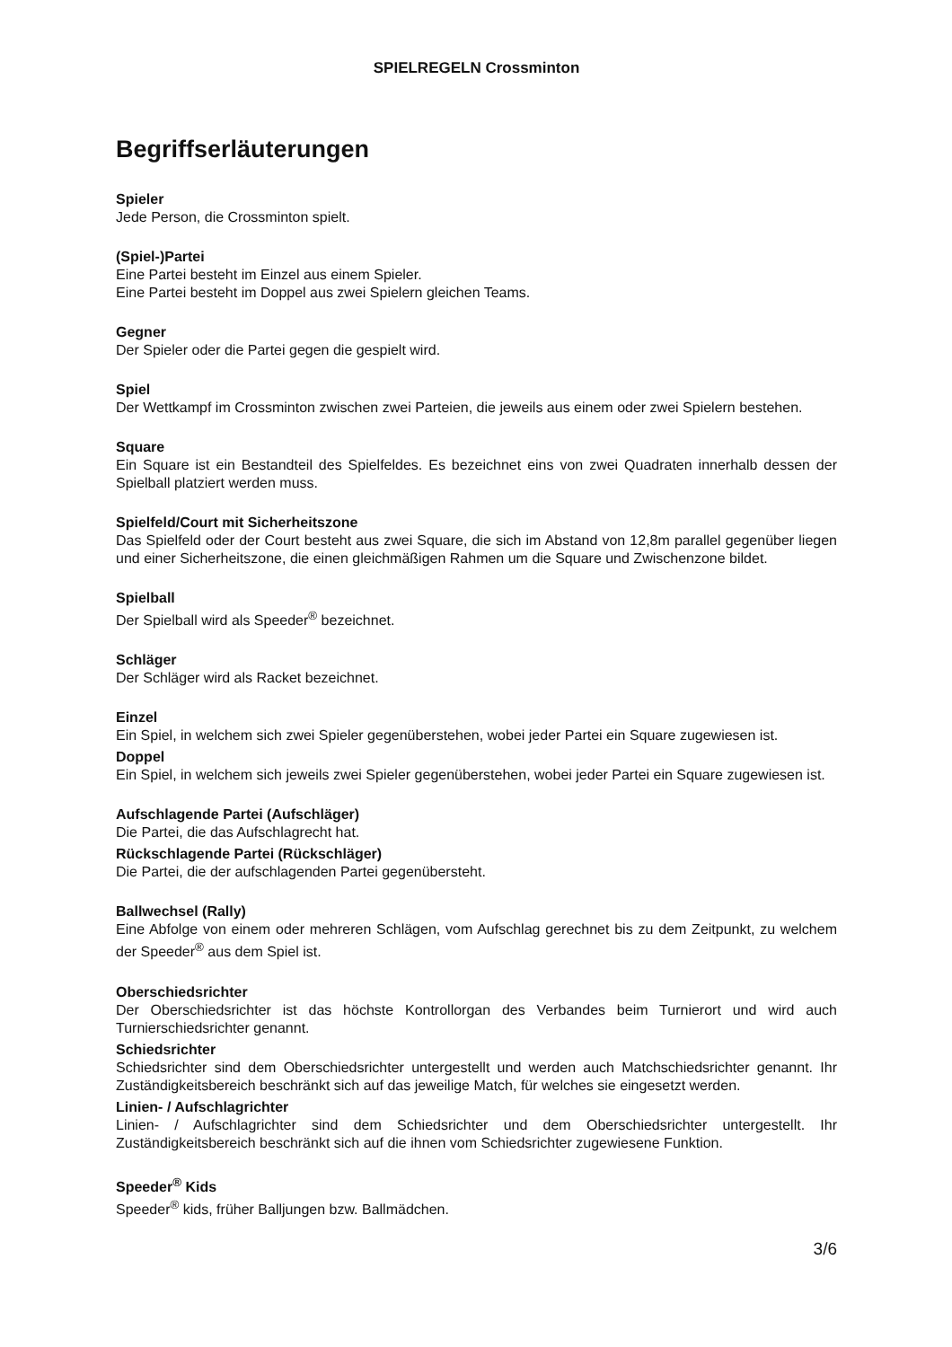SPIELREGELN Crossminton
Begriffserläuterungen
Spieler
Jede Person, die Crossminton spielt.
(Spiel-)Partei
Eine Partei besteht im Einzel aus einem Spieler.
Eine Partei besteht im Doppel aus zwei Spielern gleichen Teams.
Gegner
Der Spieler oder die Partei gegen die gespielt wird.
Spiel
Der Wettkampf im Crossminton zwischen zwei Parteien, die jeweils aus einem oder zwei Spielern bestehen.
Square
Ein Square ist ein Bestandteil des Spielfeldes. Es bezeichnet eins von zwei Quadraten innerhalb dessen der Spielball platziert werden muss.
Spielfeld/Court mit Sicherheitszone
Das Spielfeld oder der Court besteht aus zwei Square, die sich im Abstand von 12,8m parallel gegenüber liegen und einer Sicherheitszone, die einen gleichmäßigen Rahmen um die Square und Zwischenzone bildet.
Spielball
Der Spielball wird als Speeder<sup>®</sup> bezeichnet.
Schläger
Der Schläger wird als Racket bezeichnet.
Einzel
Ein Spiel, in welchem sich zwei Spieler gegenüberstehen, wobei jeder Partei ein Square zugewiesen ist.
Doppel
Ein Spiel, in welchem sich jeweils zwei Spieler gegenüberstehen, wobei jeder Partei ein Square zugewiesen ist.
Aufschlagende Partei (Aufschläger)
Die Partei, die das Aufschlagrecht hat.
Rückschlagende Partei (Rückschläger)
Die Partei, die der aufschlagenden Partei gegenübersteht.
Ballwechsel (Rally)
Eine Abfolge von einem oder mehreren Schlägen, vom Aufschlag gerechnet bis zu dem Zeitpunkt, zu welchem der Speeder<sup>®</sup> aus dem Spiel ist.
Oberschiedsrichter
Der Oberschiedsrichter ist das höchste Kontrollorgan des Verbandes beim Turnierort und wird auch Turnierschiedsrichter genannt.
Schiedsrichter
Schiedsrichter sind dem Oberschiedsrichter untergestellt und werden auch Matchschiedsrichter genannt. Ihr Zuständigkeitsbereich beschränkt sich auf das jeweilige Match, für welches sie eingesetzt werden.
Linien- / Aufschlagrichter
Linien- / Aufschlagrichter sind dem Schiedsrichter und dem Oberschiedsrichter untergestellt. Ihr Zuständigkeitsbereich beschränkt sich auf die ihnen vom Schiedsrichter zugewiesene Funktion.
Speeder<sup>®</sup> Kids
Speeder<sup>®</sup> kids, früher Balljungen bzw. Ballmädchen.
3/6